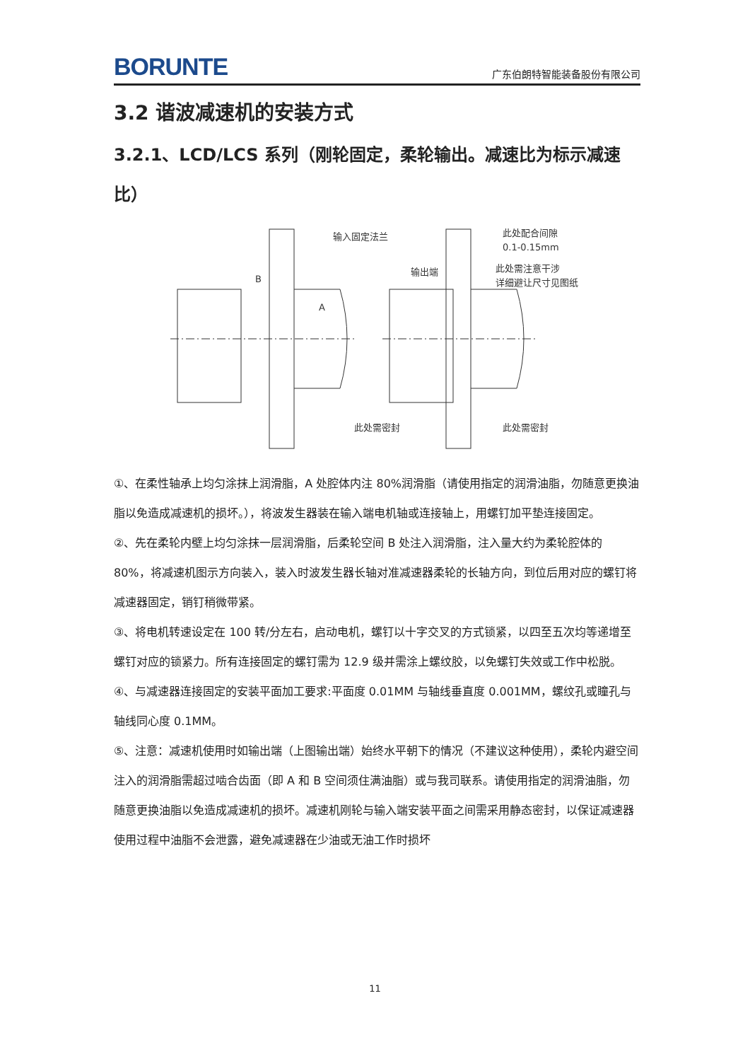BORUNTE 广东伯朗特智能装备股份有限公司
3.2 谐波减速机的安装方式
3.2.1、LCD/LCS 系列（刚轮固定，柔轮输出。减速比为标示减速比）
输入固定法兰
B
A
此处需密封
输出端
此处配合间隙
0.1-0.15mm
此处需注意干涉
详细避让尺寸见图纸
此处需密封
①、在柔性轴承上均匀涂抹上润滑脂，A 处腔体内注 80%润滑脂（请使用指定的润滑油脂，勿随意更换油脂以免造成减速机的损坏。），将波发生器装在输入端电机轴或连接轴上，用螺钉加平垫连接固定。
②、先在柔轮内壁上均匀涂抹一层润滑脂，后柔轮空间 B 处注入润滑脂，注入量大约为柔轮腔体的 80%，将减速机图示方向装入，装入时波发生器长轴对准减速器柔轮的长轴方向，到位后用对应的螺钉将减速器固定，销钉稍微带紧。
③、将电机转速设定在 100 转/分左右，启动电机，螺钉以十字交叉的方式锁紧，以四至五次均等递增至螺钉对应的锁紧力。所有连接固定的螺钉需为 12.9 级并需涂上螺纹胶，以免螺钉失效或工作中松脱。
④、与减速器连接固定的安装平面加工要求:平面度 0.01MM 与轴线垂直度 0.001MM，螺纹孔或瞳孔与轴线同心度 0.1MM。
⑤、注意：减速机使用时如输出端（上图输出端）始终水平朝下的情况（不建议这种使用），柔轮内避空间注入的润滑脂需超过啮合齿面（即 A 和 B 空间须住满油脂）或与我司联系。请使用指定的润滑油脂，勿随意更换油脂以免造成减速机的损坏。减速机刚轮与输入端安装平面之间需采用静态密封，以保证减速器使用过程中油脂不会泄露，避免减速器在少油或无油工作时损坏
11